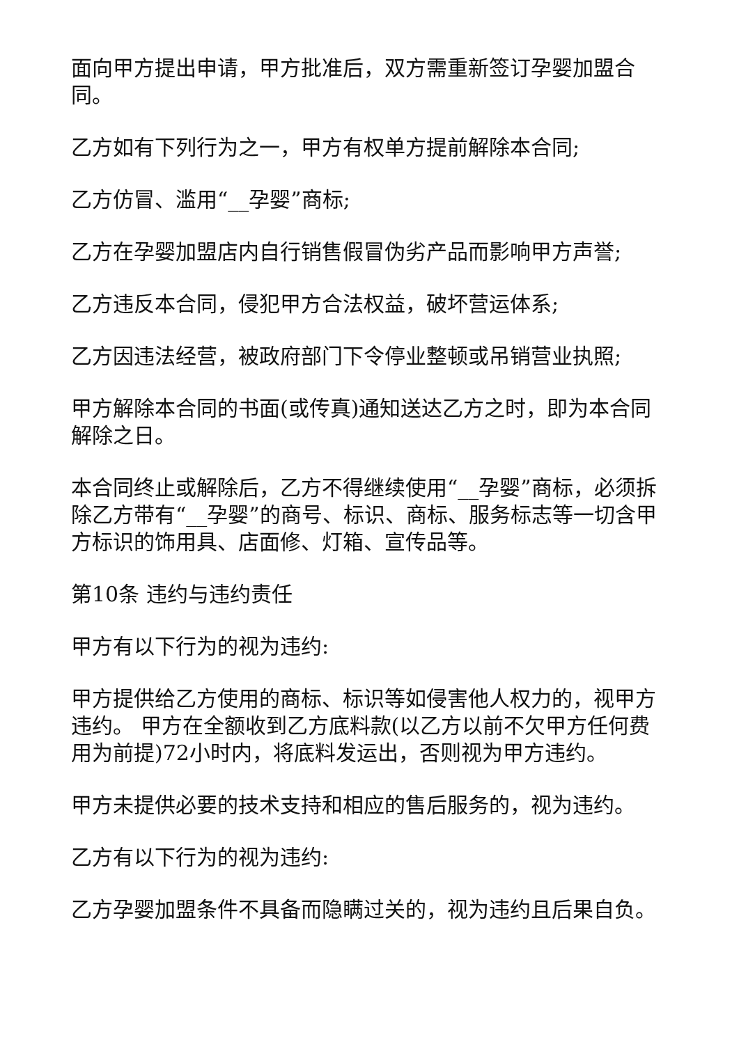面向甲方提出申请，甲方批准后，双方需重新签订孕婴加盟合同。
乙方如有下列行为之一，甲方有权单方提前解除本合同;
乙方仿冒、滥用“__孕婴”商标;
乙方在孕婴加盟店内自行销售假冒伪劣产品而影响甲方声誉;
乙方违反本合同，侵犯甲方合法权益，破坏营运体系;
乙方因违法经营，被政府部门下令停业整顿或吊销营业执照;
甲方解除本合同的书面(或传真)通知送达乙方之时，即为本合同解除之日。
本合同终止或解除后，乙方不得继续使用“__孕婴”商标，必须拆除乙方带有“__孕婴”的商号、标识、商标、服务标志等一切含甲方标识的饰用具、店面修、灯箱、宣传品等。
第10条 违约与违约责任
甲方有以下行为的视为违约:
甲方提供给乙方使用的商标、标识等如侵害他人权力的，视甲方违约。 甲方在全额收到乙方底料款(以乙方以前不欠甲方任何费用为前提)72小时内，将底料发运出，否则视为甲方违约。
甲方未提供必要的技术支持和相应的售后服务的，视为违约。
乙方有以下行为的视为违约:
乙方孕婴加盟条件不具备而隐瞒过关的，视为违约且后果自负。